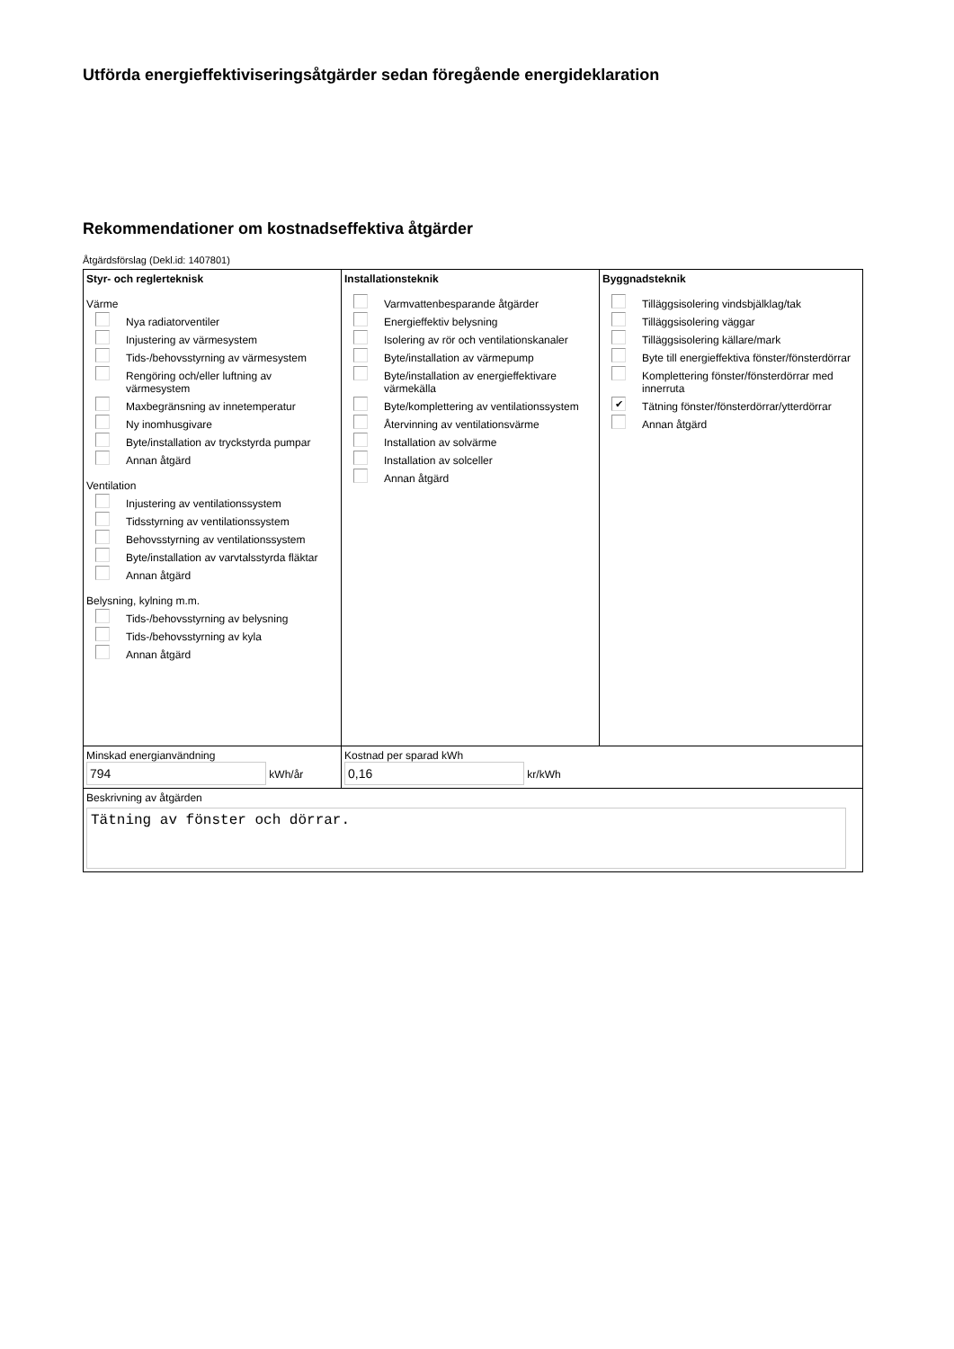Utförda energieffektiviseringsåtgärder sedan föregående energideklaration
Rekommendationer om kostnadseffektiva åtgärder
Åtgärdsförslag (Dekl.id: 1407801)
| Styr- och reglerteknisk Värme Nya radiatorventiler Injustering av värmesystem Tids-/behovsstyrning av värmesystem Rengöring och/eller luftning av värmesystem Maxbegränsning av innetemperatur Ny inomhusgivare Byte/installation av tryckstyrda pumpar Annan åtgärd Ventilation Injustering av ventilationssystem Tidsstyrning av ventilationssystem Behovsstyrning av ventilationssystem Byte/installation av varvtalsstyrda fläktar Annan åtgärd Belysning, kylning m.m. Tids-/behovsstyrning av belysning Tids-/behovsstyrning av kyla Annan åtgärd | Installationsteknik Varmvattenbesparande åtgärder Energieffektiv belysning Isolering av rör och ventilationskanaler Byte/installation av värmepump Byte/installation av energieffektivare värmekälla Byte/komplettering av ventilationssystem Återvinning av ventilationsvärme Installation av solvärme Installation av solceller Annan åtgärd | Byggnadsteknik Tilläggsisolering vindsbjälklag/tak Tilläggsisolering väggar Tilläggsisolering källare/mark Byte till energieffektiva fönster/fönsterdörrar Komplettering fönster/fönsterdörrar med innerruta ✔ Tätning fönster/fönsterdörrar/ytterdörrar Annan åtgärd |
| Minskad energianvändning 794 kWh/år | Kostnad per sparad kWh 0,16 kr/kWh | |
| Beskrivning av åtgärden Tätning av fönster och dörrar. | | |